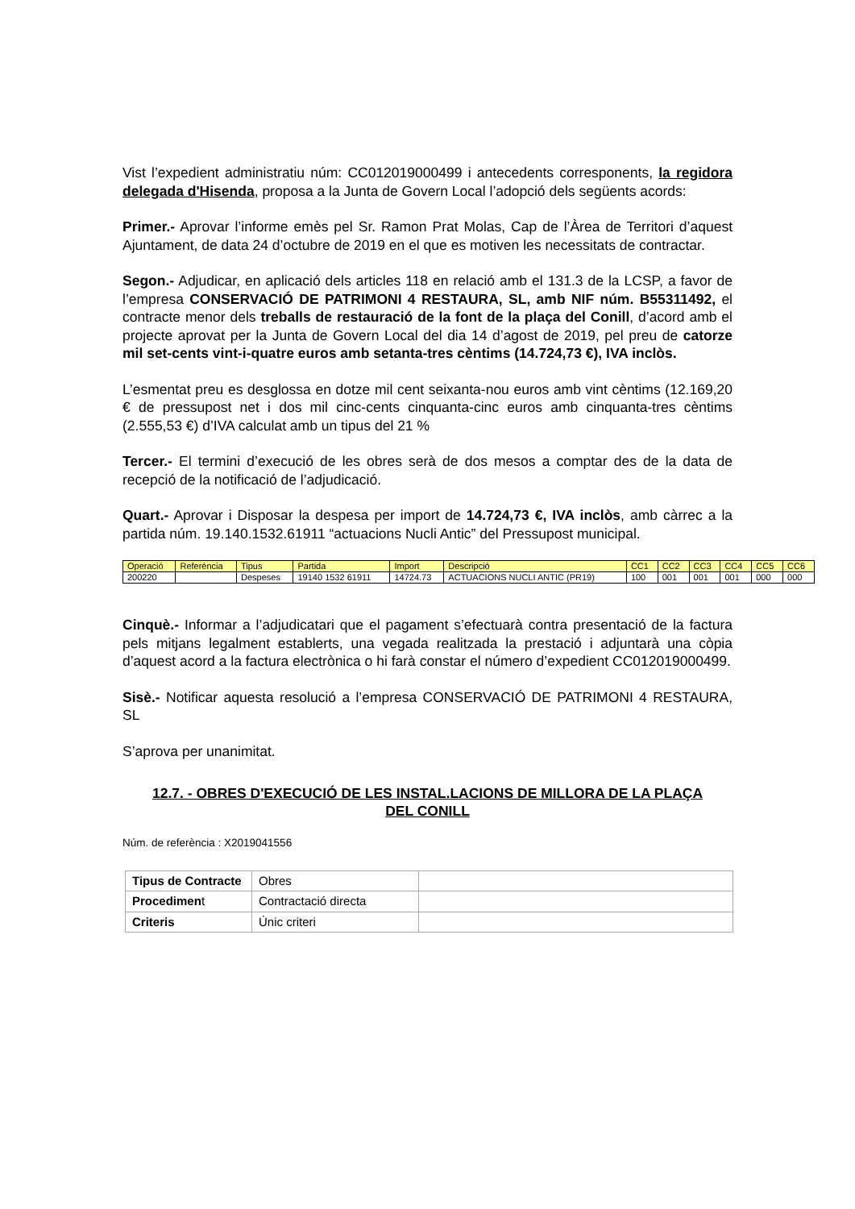Vist l’expedient administratiu núm: CC012019000499 i antecedents corresponents, la regidora delegada d'Hisenda, proposa a la Junta de Govern Local l’adopció dels següents acords:
Primer.- Aprovar l’informe emès pel Sr. Ramon Prat Molas, Cap de l’Àrea de Territori d’aquest Ajuntament, de data 24 d’octubre de 2019 en el que es motiven les necessitats de contractar.
Segon.- Adjudicar, en aplicació dels articles 118 en relació amb el 131.3 de la LCSP, a favor de l’empresa CONSERVACIÓ DE PATRIMONI 4 RESTAURA, SL, amb NIF núm. B55311492, el contracte menor dels treballs de restauració de la font de la plaça del Conill, d’acord amb el projecte aprovat per la Junta de Govern Local del dia 14 d’agost de 2019, pel preu de catorze mil set-cents vint-i-quatre euros amb setanta-tres cèntims (14.724,73 €), IVA inclòs.
L’esmentat preu es desglossa en dotze mil cent seixanta-nou euros amb vint cèntims (12.169,20 € de pressupost net i dos mil cinc-cents cinquanta-cinc euros amb cinquanta-tres cèntims (2.555,53 €) d’IVA calculat amb un tipus del 21 %
Tercer.- El termini d’execució de les obres serà de dos mesos a comptar des de la data de recepció de la notificació de l’adjudicació.
Quart.- Aprovar i Disposar la despesa per import de 14.724,73 €, IVA inclòs, amb càrrec a la partida núm. 19.140.1532.61911 “actuacions Nucli Antic” del Pressupost municipal.
| Operació | Referència | Tipus | Partida | Import | Descripció | CC1 | CC2 | CC3 | CC4 | CC5 | CC6 |
| --- | --- | --- | --- | --- | --- | --- | --- | --- | --- | --- | --- |
| 200220 | | Despeses | 19140 1532 61911 | 14724.73 | ACTUACIONS NUCLI ANTIC (PR19) | 100 | 001 | 001 | 001 | 000 | 000 |
Cinquè.- Informar a l’adjudicatari que el pagament s’efectuarà contra presentació de la factura pels mitjans legalment establerts, una vegada realitzada la prestació i adjuntarà una còpia d’aquest acord a la factura electrònica o hi farà constar el número d’expedient CC012019000499.
Sisè.- Notificar aquesta resolució a l’empresa CONSERVACIÓ DE PATRIMONI 4 RESTAURA, SL
S’aprova per unanimitat.
12.7. - OBRES D'EXECUCIÓ DE LES INSTAL.LACIONS DE MILLORA DE LA PLAÇA DEL CONILL
Núm. de referència : X2019041556
| Tipus de Contracte | Obres | |
| Procedimen t | Contractació directa | |
| Criteris | Únic criteri | |